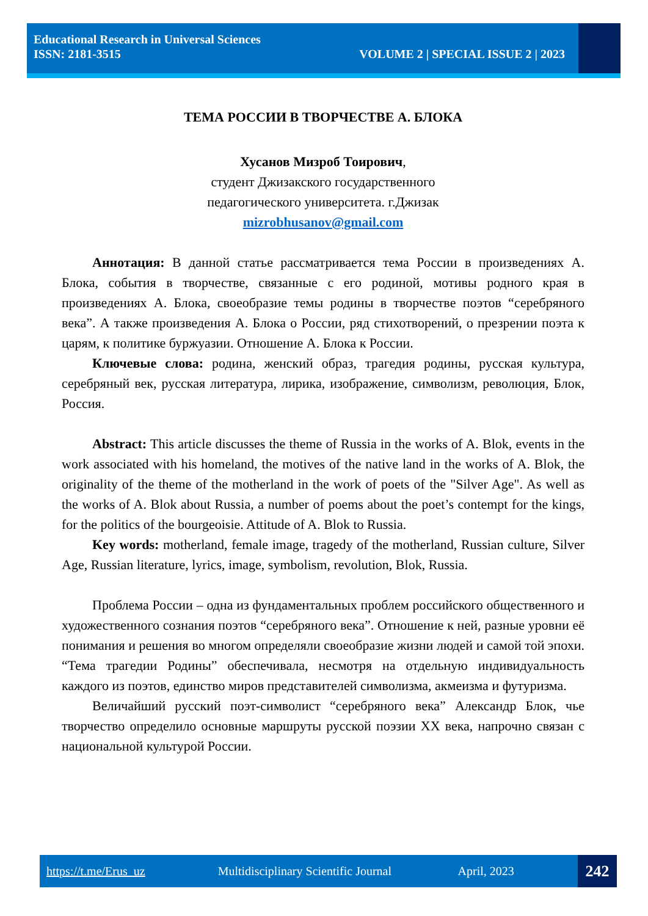Educational Research in Universal Sciences
ISSN: 2181-3515 VOLUME 2 | SPECIAL ISSUE 2 | 2023
ТЕМА РОССИИ В ТВОРЧЕСТВЕ А. БЛОКА
Хусанов Мизроб Тоирович,
студент Джизакского государственного
педагогического университета. г.Джизак
mizrobhusanov@gmail.com
Аннотация: В данной статье рассматривается тема России в произведениях А. Блока, события в творчестве, связанные с его родиной, мотивы родного края в произведениях А. Блока, своеобразие темы родины в творчестве поэтов “серебряного века”. А также произведения А. Блока о России, ряд стихотворений, о презрении поэта к царям, к политике буржуазии. Отношение А. Блока к России.
Ключевые слова: родина, женский образ, трагедия родины, русская культура, серебряный век, русская литература, лирика, изображение, символизм, революция, Блок, Россия.
Abstract: This article discusses the theme of Russia in the works of A. Blok, events in the work associated with his homeland, the motives of the native land in the works of A. Blok, the originality of the theme of the motherland in the work of poets of the "Silver Age". As well as the works of A. Blok about Russia, a number of poems about the poet’s contempt for the kings, for the politics of the bourgeoisie. Attitude of A. Blok to Russia.
Key words: motherland, female image, tragedy of the motherland, Russian culture, Silver Age, Russian literature, lyrics, image, symbolism, revolution, Blok, Russia.
Проблема России – одна из фундаментальных проблем российского общественного и художественного сознания поэтов “серебряного века”. Отношение к ней, разные уровни её понимания и решения во многом определяли своеобразие жизни людей и самой той эпохи. “Тема трагедии Родины” обеспечивала, несмотря на отдельную индивидуальность каждого из поэтов, единство миров представителей символизма, акмеизма и футуризма.
Величайший русский поэт-символист “серебряного века” Александр Блок, чье творчество определило основные маршруты русской поэзии XX века, напрочно связан с национальной культурой России.
https://t.me/Erus_uz Multidisciplinary Scientific Journal April, 2023
242